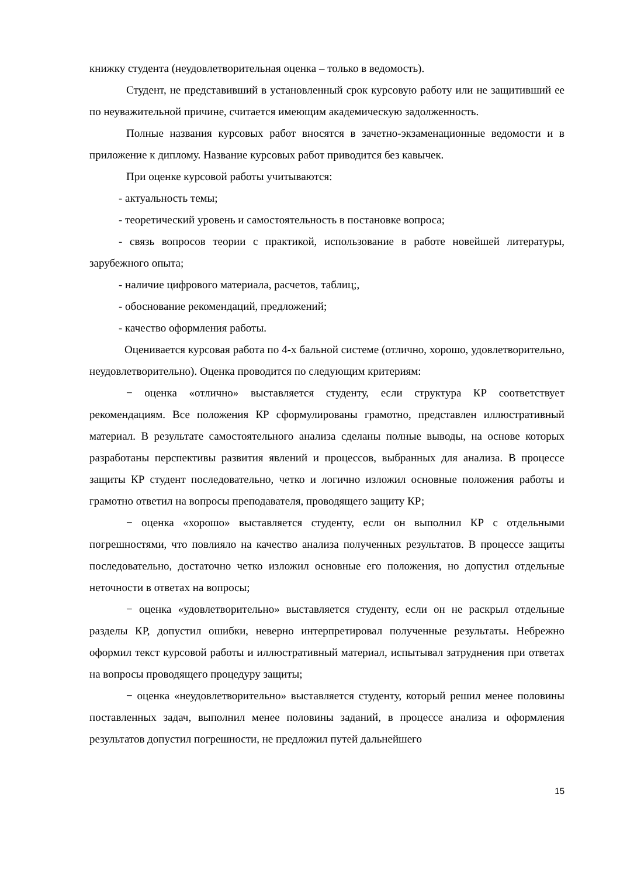книжку студента (неудовлетворительная оценка – только в ведомость).
Студент, не представивший в установленный срок курсовую работу или не защитивший ее по неуважительной причине, считается имеющим академическую задолженность.
Полные названия курсовых работ вносятся в зачетно-экзаменационные ведомости и в приложение к диплому. Название курсовых работ приводится без кавычек.
При оценке курсовой работы учитываются:
- актуальность темы;
- теоретический уровень и самостоятельность в постановке вопроса;
- связь вопросов теории с практикой, использование в работе новейшей литературы, зарубежного опыта;
- наличие цифрового материала, расчетов, таблиц;,
- обоснование рекомендаций, предложений;
- качество оформления работы.
Оценивается курсовая работа по 4-х бальной системе (отлично, хорошо, удовлетворительно, неудовлетворительно). Оценка проводится по следующим критериям:
− оценка «отлично» выставляется студенту, если структура КР соответствует рекомендациям. Все положения КР сформулированы грамотно, представлен иллюстративный материал. В результате самостоятельного анализа сделаны полные выводы, на основе которых разработаны перспективы развития явлений и процессов, выбранных для анализа. В процессе защиты КР студент последовательно, четко и логично изложил основные положения работы и грамотно ответил на вопросы преподавателя, проводящего защиту КР;
− оценка «хорошо» выставляется студенту, если он выполнил КР с отдельными погрешностями, что повлияло на качество анализа полученных результатов. В процессе защиты последовательно, достаточно четко изложил основные его положения, но допустил отдельные неточности в ответах на вопросы;
− оценка «удовлетворительно» выставляется студенту, если он не раскрыл отдельные разделы КР, допустил ошибки, неверно интерпретировал полученные результаты. Небрежно оформил текст курсовой работы и иллюстративный материал, испытывал затруднения при ответах на вопросы проводящего процедуру защиты;
− оценка «неудовлетворительно» выставляется студенту, который решил менее половины поставленных задач, выполнил менее половины заданий, в процессе анализа и оформления результатов допустил погрешности, не предложил путей дальнейшего
15